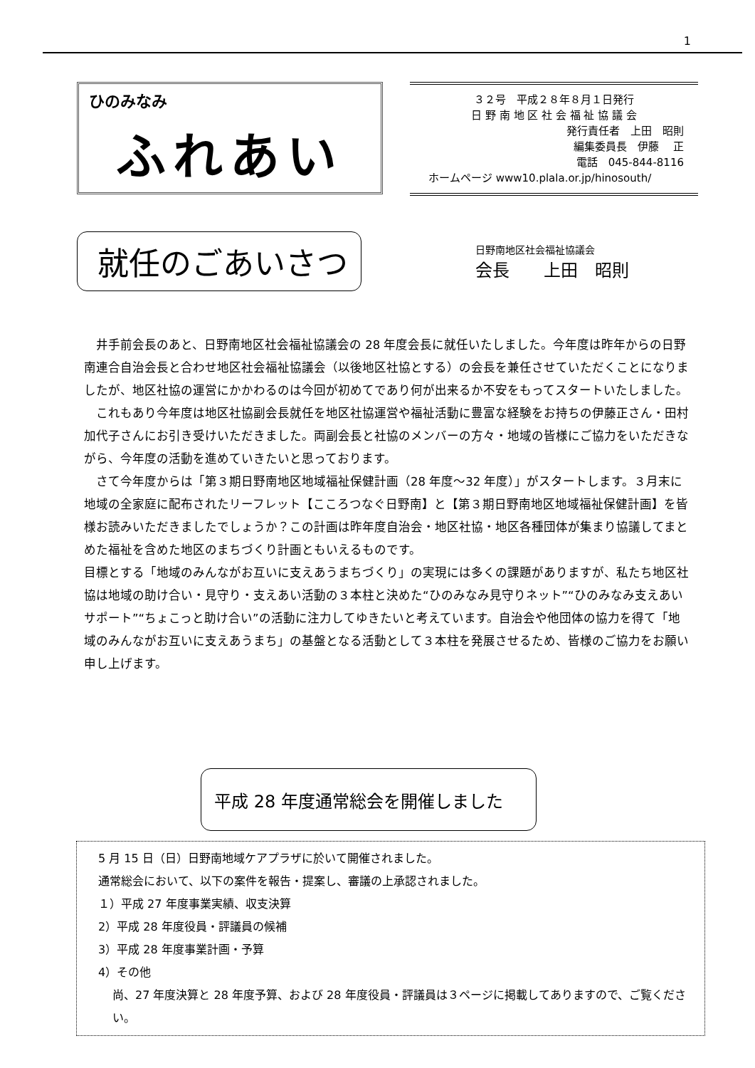1
ひのみなみ
ふれあい
３２号　平成２８年８月１日発行
日 野 南 地 区 社 会 福 祉 協 議 会
発行責任者　上田　昭則
編集委員長　伊藤　 正
電話　045-844-8116
ホームページ www10.plala.or.jp/hinosouth/
就任のごあいさつ
日野南地区社会福祉協議会
会長　　上田　昭則
　井手前会長のあと、日野南地区社会福祉協議会の 28 年度会長に就任いたしました。今年度は昨年からの日野南連合自治会長と合わせ地区社会福祉協議会（以後地区社協とする）の会長を兼任させていただくことになりましたが、地区社協の運営にかかわるのは今回が初めてであり何が出来るか不安をもってスタートいたしました。
　これもあり今年度は地区社協副会長就任を地区社協運営や福祉活動に豊富な経験をお持ちの伊藤正さん・田村加代子さんにお引き受けいただきました。両副会長と社協のメンバーの方々・地域の皆様にご協力をいただきながら、今年度の活動を進めていきたいと思っております。
　さて今年度からは「第３期日野南地区地域福祉保健計画（28 年度～32 年度）」がスタートします。３月末に地域の全家庭に配布されたリーフレット【こころつなぐ日野南】と【第３期日野南地区地域福祉保健計画】を皆様お読みいただきましたでしょうか？この計画は昨年度自治会・地区社協・地区各種団体が集まり協議してまとめた福祉を含めた地区のまちづくり計画ともいえるものです。
目標とする「地域のみんながお互いに支えあうまちづくり」の実現には多くの課題がありますが、私たち地区社協は地域の助け合い・見守り・支えあい活動の３本柱と決めた“ひのみなみ見守りネット”“ひのみなみ支えあいサポート”“ちょこっと助け合い”の活動に注力してゆきたいと考えています。自治会や他団体の協力を得て「地域のみんながお互いに支えあうまち」の基盤となる活動として３本柱を発展させるため、皆様のご協力をお願い申し上げます。
平成 28 年度通常総会を開催しました
5 月 15 日（日）日野南地域ケアプラザに於いて開催されました。
通常総会において、以下の案件を報告・提案し、審議の上承認されました。
１）平成 27 年度事業実績、収支決算
2）平成 28 年度役員・評議員の候補
3）平成 28 年度事業計画・予算
4）その他
尚、27 年度決算と 28 年度予算、および 28 年度役員・評議員は３ページに掲載してありますので、ご覧ください。